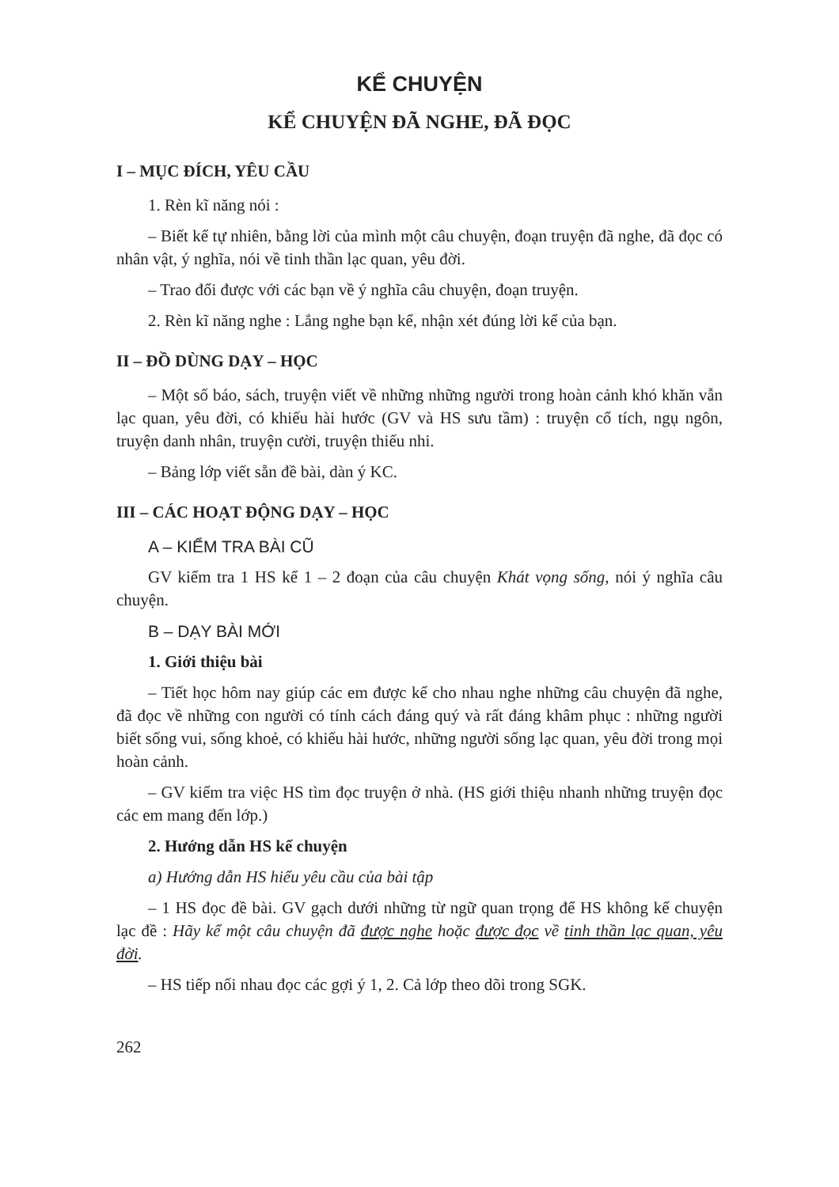KỂ CHUYỆN
KỂ CHUYỆN ĐÃ NGHE, ĐÃ ĐỌC
I – MỤC ĐÍCH, YÊU CẦU
1. Rèn kĩ năng nói :
– Biết kể tự nhiên, bằng lời của mình một câu chuyện, đoạn truyện đã nghe, đã đọc có nhân vật, ý nghĩa, nói về tinh thần lạc quan, yêu đời.
– Trao đổi được với các bạn về ý nghĩa câu chuyện, đoạn truyện.
2. Rèn kĩ năng nghe : Lắng nghe bạn kể, nhận xét đúng lời kể của bạn.
II – ĐỒ DÙNG DẠY – HỌC
– Một số báo, sách, truyện viết về những những người trong hoàn cảnh khó khăn vẫn lạc quan, yêu đời, có khiếu hài hước (GV và HS sưu tầm) : truyện cổ tích, ngụ ngôn, truyện danh nhân, truyện cười, truyện thiếu nhi.
– Bảng lớp viết sẵn đề bài, dàn ý KC.
III – CÁC HOẠT ĐỘNG DẠY – HỌC
A – KIỂM TRA BÀI CŨ
GV kiểm tra 1 HS kể 1 – 2 đoạn của câu chuyện Khát vọng sống, nói ý nghĩa câu chuyện.
B – DẠY BÀI MỚI
1. Giới thiệu bài
– Tiết học hôm nay giúp các em được kể cho nhau nghe những câu chuyện đã nghe, đã đọc về những con người có tính cách đáng quý và rất đáng khâm phục : những người biết sống vui, sống khoẻ, có khiếu hài hước, những người sống lạc quan, yêu đời trong mọi hoàn cảnh.
– GV kiểm tra việc HS tìm đọc truyện ở nhà. (HS giới thiệu nhanh những truyện đọc các em mang đến lớp.)
2. Hướng dẫn HS kể chuyện
a) Hướng dẫn HS hiểu yêu cầu của bài tập
– 1 HS đọc đề bài. GV gạch dưới những từ ngữ quan trọng để HS không kể chuyện lạc đề : Hãy kể một câu chuyện đã được nghe hoặc được đọc về tinh thần lạc quan, yêu đời.
– HS tiếp nối nhau đọc các gợi ý 1, 2. Cả lớp theo dõi trong SGK.
262